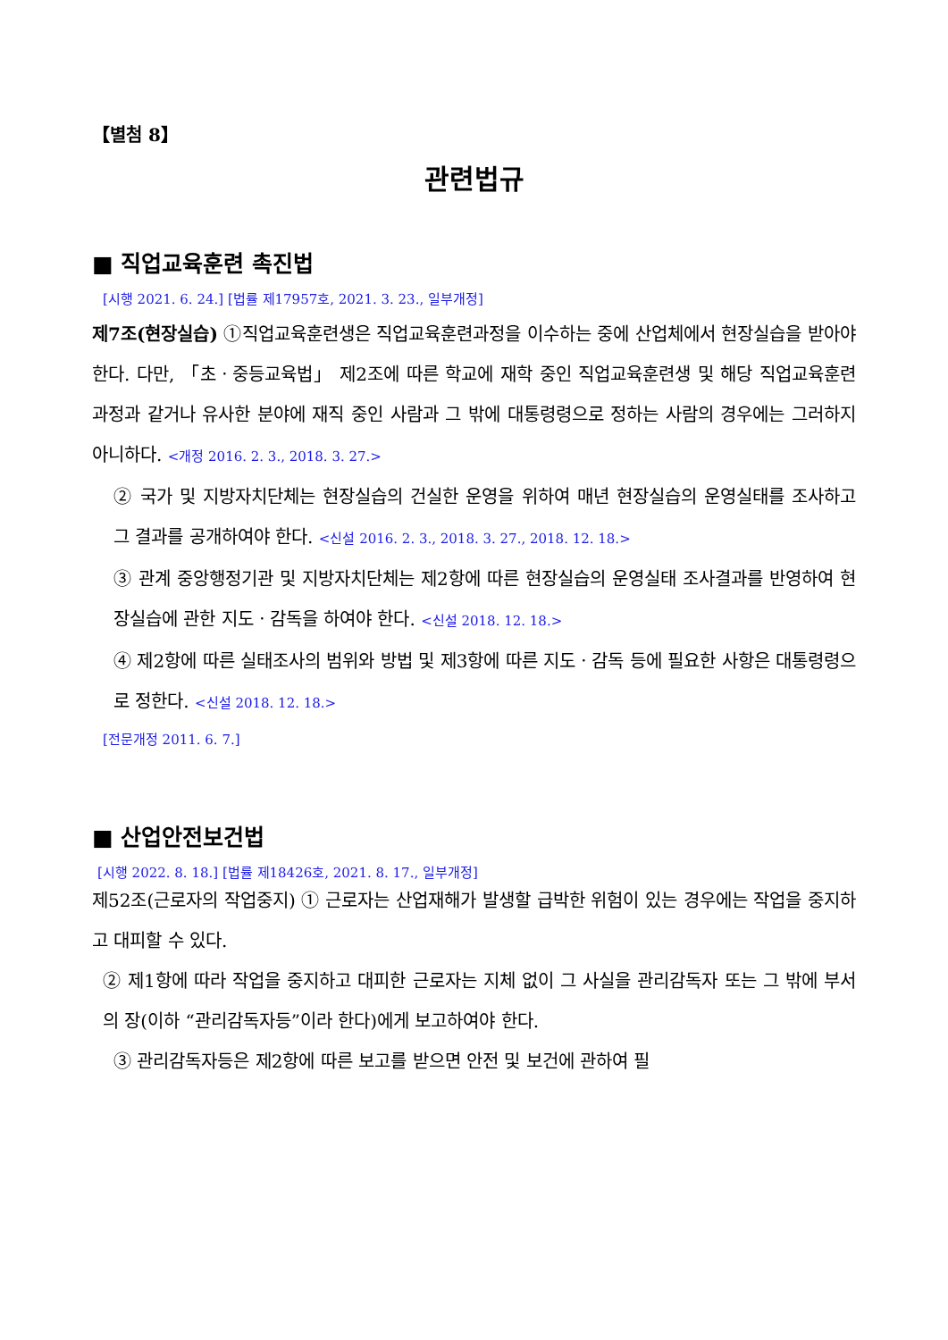【별첨 8】
관련법규
■ 직업교육훈련 촉진법
[시행 2021. 6. 24.] [법률 제17957호, 2021. 3. 23., 일부개정]
제7조(현장실습) ①직업교육훈련생은 직업교육훈련과정을 이수하는 중에 산업체에서 현장실습을 받아야 한다. 다만, 「초ㆍ중등교육법」 제2조에 따른 학교에 재학 중인 직업교육훈련생 및 해당 직업교육훈련과정과 같거나 유사한 분야에 재직 중인 사람과 그 밖에 대통령령으로 정하는 사람의 경우에는 그러하지 아니하다. <개정 2016. 2. 3., 2018. 3. 27.>
② 국가 및 지방자치단체는 현장실습의 건실한 운영을 위하여 매년 현장실습의 운영실태를 조사하고 그 결과를 공개하여야 한다. <신설 2016. 2. 3., 2018. 3. 27., 2018. 12. 18.>
③ 관계 중앙행정기관 및 지방자치단체는 제2항에 따른 현장실습의 운영실태 조사결과를 반영하여 현장실습에 관한 지도ㆍ감독을 하여야 한다. <신설 2018. 12. 18.>
④ 제2항에 따른 실태조사의 범위와 방법 및 제3항에 따른 지도ㆍ감독 등에 필요한 사항은 대통령령으로 정한다. <신설 2018. 12. 18.>
[전문개정 2011. 6. 7.]
■ 산업안전보건법
[시행 2022. 8. 18.] [법률 제18426호, 2021. 8. 17., 일부개정]
제52조(근로자의 작업중지) ① 근로자는 산업재해가 발생할 급박한 위험이 있는 경우에는 작업을 중지하고 대피할 수 있다.
② 제1항에 따라 작업을 중지하고 대피한 근로자는 지체 없이 그 사실을 관리감독자 또는 그 밖에 부서의 장(이하 “관리감독자등”이라 한다)에게 보고하여야 한다.
③ 관리감독자등은 제2항에 따른 보고를 받으면 안전 및 보건에 관하여 필